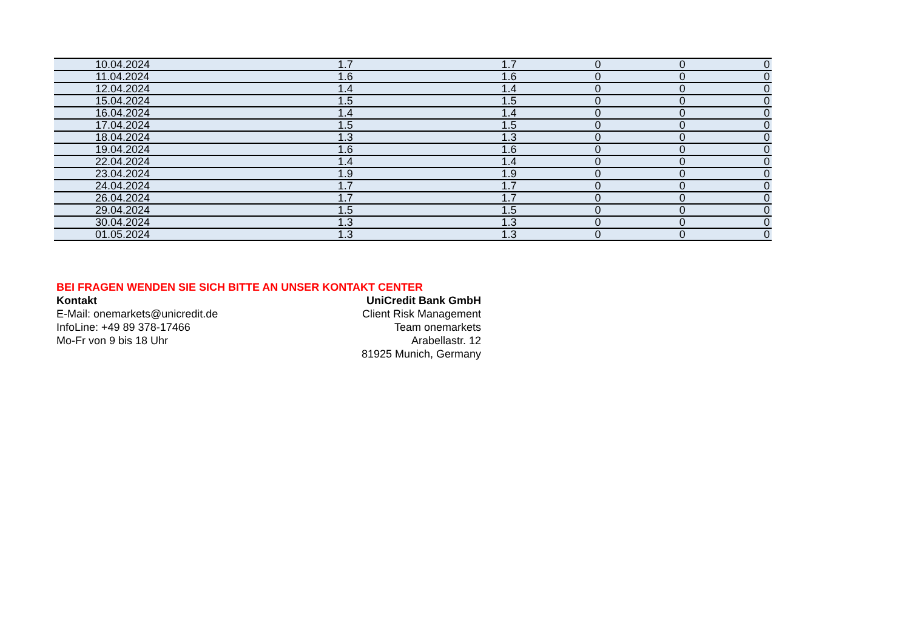| 10.04.2024 | 1.7 | 1.7 | 0 | 0 | 0 |
| 11.04.2024 | 1.6 | 1.6 | 0 | 0 | 0 |
| 12.04.2024 | 1.4 | 1.4 | 0 | 0 | 0 |
| 15.04.2024 | 1.5 | 1.5 | 0 | 0 | 0 |
| 16.04.2024 | 1.4 | 1.4 | 0 | 0 | 0 |
| 17.04.2024 | 1.5 | 1.5 | 0 | 0 | 0 |
| 18.04.2024 | 1.3 | 1.3 | 0 | 0 | 0 |
| 19.04.2024 | 1.6 | 1.6 | 0 | 0 | 0 |
| 22.04.2024 | 1.4 | 1.4 | 0 | 0 | 0 |
| 23.04.2024 | 1.9 | 1.9 | 0 | 0 | 0 |
| 24.04.2024 | 1.7 | 1.7 | 0 | 0 | 0 |
| 26.04.2024 | 1.7 | 1.7 | 0 | 0 | 0 |
| 29.04.2024 | 1.5 | 1.5 | 0 | 0 | 0 |
| 30.04.2024 | 1.3 | 1.3 | 0 | 0 | 0 |
| 01.05.2024 | 1.3 | 1.3 | 0 | 0 | 0 |
BEI FRAGEN WENDEN SIE SICH BITTE AN UNSER KONTAKT CENTER
Kontakt UniCredit Bank GmbH
E-Mail: onemarkets@unicredit.de Client Risk Management
InfoLine: +49 89 378-17466 Team onemarkets
Mo-Fr von 9 bis 18 Uhr Arabellastr. 12
81925 Munich, Germany